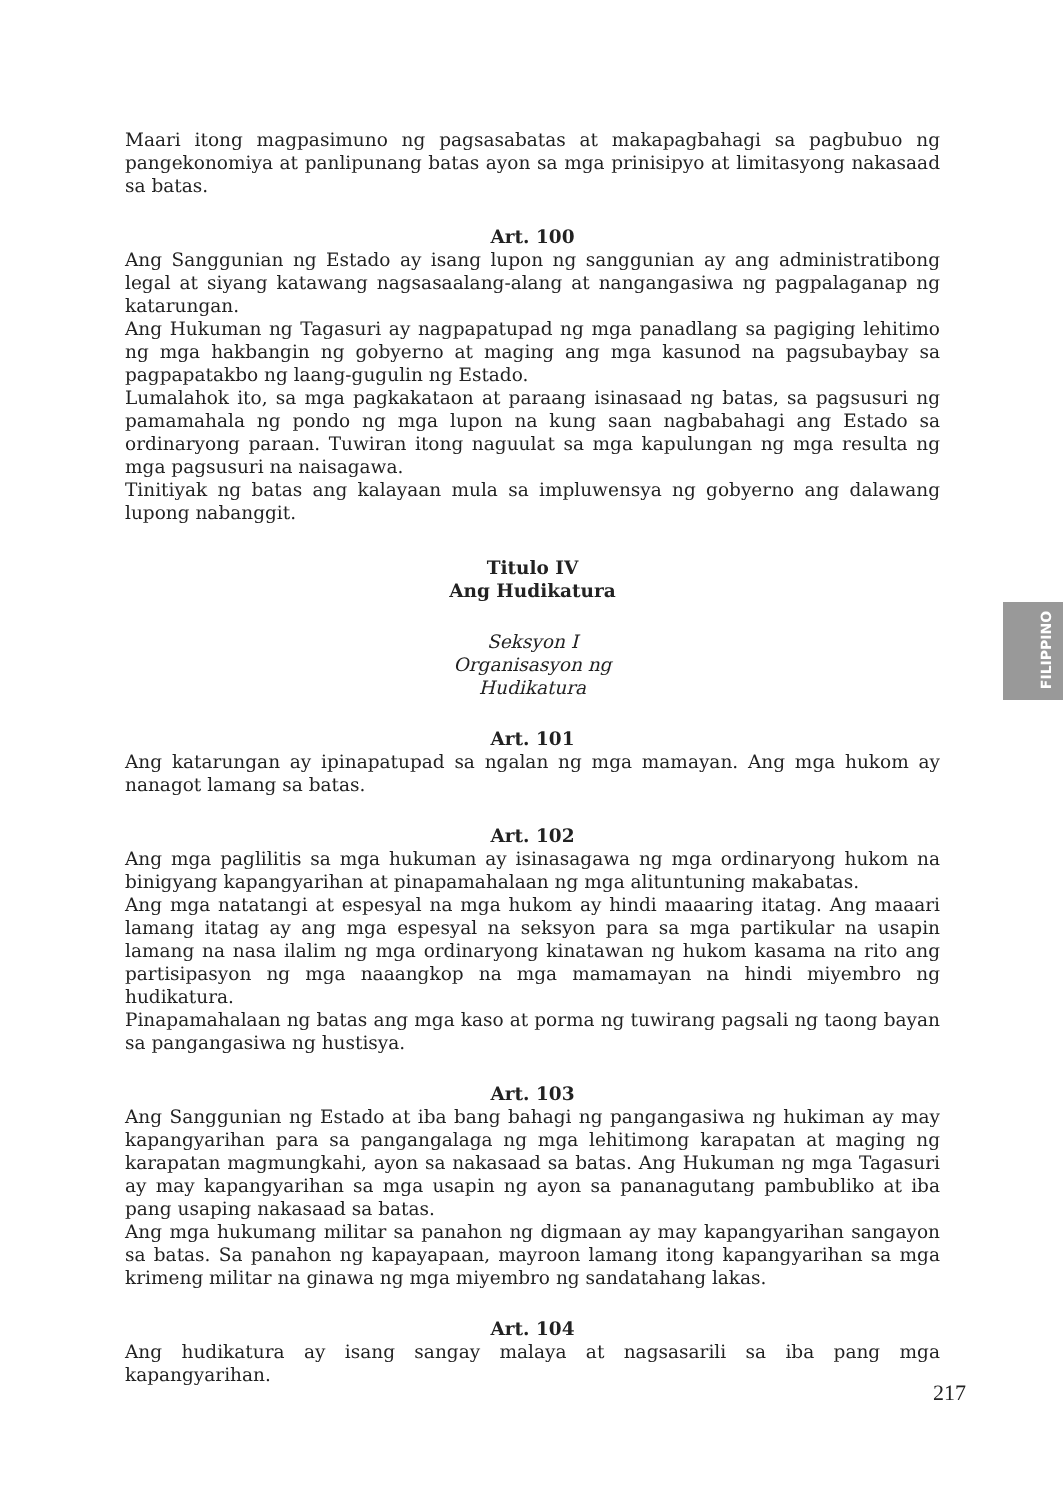Maari itong magpasimuno ng pagsasabatas at makapagbahagi sa pagbubuo ng pangekonomiya at panlipunang batas ayon sa mga prinisipyo at limitasyong nakasaad sa batas.
Art. 100
Ang Sanggunian ng Estado ay isang lupon ng sanggunian ay ang administratibong legal at siyang katawang nagsasaalang-alang at nangangasiwa ng pagpalaganap ng katarungan.
Ang Hukuman ng Tagasuri ay nagpapatupad ng mga panadlang sa pagiging lehitimo ng mga hakbangin ng gobyerno at maging ang mga kasunod na pagsubaybay sa pagpapatakbo ng laang-gugulin ng Estado.
Lumalahok ito, sa mga pagkakataon at paraang isinasaad ng batas, sa pagsusuri ng pamamahala ng pondo ng mga lupon na kung saan nagbabahagi ang Estado sa ordinaryong paraan. Tuwiran itong naguulat sa mga kapulungan ng mga resulta ng mga pagsusuri na naisagawa.
Tinitiyak ng batas ang kalayaan mula sa impluwensya ng gobyerno ang dalawang lupong nabanggit.
Titulo IV
Ang Hudikatura
Seksyon I
Organisasyon ng
Hudikatura
Art. 101
Ang katarungan ay ipinapatupad sa ngalan ng mga mamayan. Ang mga hukom ay nanagot lamang sa batas.
Art. 102
Ang mga paglilitis sa mga hukuman ay isinasagawa ng mga ordinaryong hukom na binigyang kapangyarihan at pinapamahalaan ng mga alituntuning makabatas.
Ang mga natatangi at espesyal na mga hukom ay hindi maaaring itatag. Ang maaari lamang itatag ay ang mga espesyal na seksyon para sa mga partikular na usapin lamang na nasa ilalim ng mga ordinaryong kinatawan ng hukom kasama na rito ang partisipasyon ng mga naaangkop na mga mamamayan na hindi miyembro ng hudikatura.
Pinapamahalaan ng batas ang mga kaso at porma ng tuwirang pagsali ng taong bayan sa pangangasiwa ng hustisya.
Art. 103
Ang Sanggunian ng Estado at iba bang bahagi ng pangangasiwa ng hukiman ay may kapangyarihan para sa pangangalaga ng mga lehitimong karapatan at maging ng karapatan magmungkahi, ayon sa nakasaad sa batas. Ang Hukuman ng mga Tagasuri ay may kapangyarihan sa mga usapin ng ayon sa pananagutang pambubliko at iba pang usaping nakasaad sa batas.
Ang mga hukumang militar sa panahon ng digmaan ay may kapangyarihan sangayon sa batas. Sa panahon ng kapayapaan, mayroon lamang itong kapangyarihan sa mga krimeng militar na ginawa ng mga miyembro ng sandatahang lakas.
Art. 104
Ang hudikatura ay isang sangay malaya at nagsasarili sa iba pang mga kapangyarihan.
FILIPPINO
217